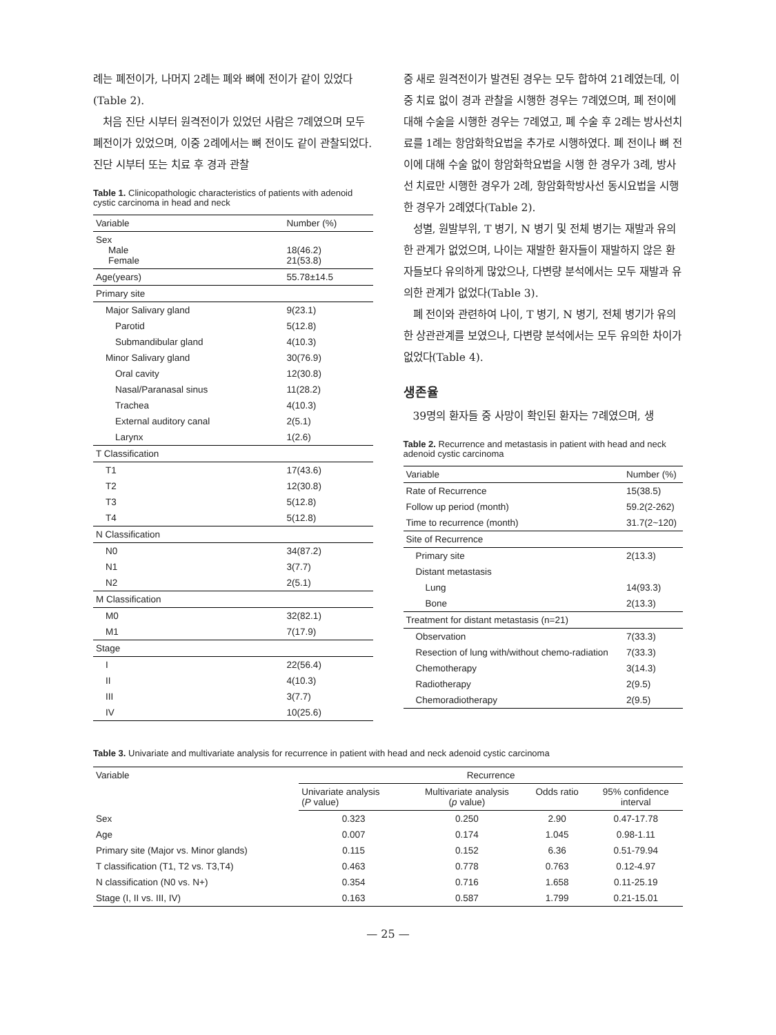례는 폐전이가, 나머지 2례는 폐와 뼈에 전이가 같이 있었다(Table 2).
처음 진단 시부터 원격전이가 있었던 사람은 7례였으며 모두 폐전이가 있었으며, 이중 2례에서는 뼈 전이도 같이 관찰되었다. 진단 시부터 또는 치료 후 경과 관찰
Table 1. Clinicopathologic characteristics of patients with adenoid cystic carcinoma in head and neck
| Variable | Number (%) |
| --- | --- |
| Sex Male Female | 18(46.2) 21(53.8) |
| Age(years) | 55.78±14.5 |
| Primary site | |
| Major Salivary gland | 9(23.1) |
| Parotid | 5(12.8) |
| Submandibular gland | 4(10.3) |
| Minor Salivary gland | 30(76.9) |
| Oral cavity | 12(30.8) |
| Nasal/Paranasal sinus | 11(28.2) |
| Trachea | 4(10.3) |
| External auditory canal | 2(5.1) |
| Larynx | 1(2.6) |
| T Classification | |
| T1 | 17(43.6) |
| T2 | 12(30.8) |
| T3 | 5(12.8) |
| T4 | 5(12.8) |
| N Classification | |
| N0 | 34(87.2) |
| N1 | 3(7.7) |
| N2 | 2(5.1) |
| M Classification | |
| M0 | 32(82.1) |
| M1 | 7(17.9) |
| Stage | |
| I | 22(56.4) |
| II | 4(10.3) |
| III | 3(7.7) |
| IV | 10(25.6) |
중 새로 원격전이가 발견된 경우는 모두 합하여 21례였는데, 이 중 치료 없이 경과 관찰을 시행한 경우는 7례였으며, 폐 전이에 대해 수술을 시행한 경우는 7례였고, 폐 수술 후 2례는 방사선치료를 1례는 항암화학요법을 추가로 시행하였다. 폐 전이나 뼈 전이에 대해 수술 없이 항암화학요법을 시행 한 경우가 3례, 방사선 치료만 시행한 경우가 2례, 항암화학방사선 동시요법을 시행한 경우가 2례였다(Table 2).
성별, 원발부위, T 병기, N 병기 및 전체 병기는 재발과 유의한 관계가 없었으며, 나이는 재발한 환자들이 재발하지 않은 환자들보다 유의하게 많았으나, 다변량 분석에서는 모두 재발과 유의한 관계가 없었다(Table 3).
폐 전이와 관련하여 나이, T 병기, N 병기, 전체 병기가 유의한 상관관계를 보였으나, 다변량 분석에서는 모두 유의한 차이가 없었다(Table 4).
생존율
39명의 환자들 중 사망이 확인된 환자는 7례였으며, 생
Table 2. Recurrence and metastasis in patient with head and neck adenoid cystic carcinoma
| Variable | Number (%) |
| --- | --- |
| Rate of Recurrence | 15(38.5) |
| Follow up period (month) | 59.2(2-262) |
| Time to recurrence (month) | 31.7(2~120) |
| Site of Recurrence | |
| Primary site | 2(13.3) |
| Distant metastasis | |
| Lung | 14(93.3) |
| Bone | 2(13.3) |
| Treatment for distant metastasis (n=21) | |
| Observation | 7(33.3) |
| Resection of lung with/without chemo-radiation | 7(33.3) |
| Chemotherapy | 3(14.3) |
| Radiotherapy | 2(9.5) |
| Chemoradiotherapy | 2(9.5) |
Table 3. Univariate and multivariate analysis for recurrence in patient with head and neck adenoid cystic carcinoma
| Variable | Recurrence | | | |
| --- | --- | --- | --- | --- |
| | Univariate analysis ( P value) | Multivariate analysis ( p value) | Odds ratio | 95% confidence interval |
| Sex | 0.323 | 0.250 | 2.90 | 0.47-17.78 |
| Age | 0.007 | 0.174 | 1.045 | 0.98-1.11 |
| Primary site (Major vs. Minor glands) | 0.115 | 0.152 | 6.36 | 0.51-79.94 |
| T classification (T1, T2 vs. T3,T4) | 0.463 | 0.778 | 0.763 | 0.12-4.97 |
| N classification (N0 vs. N+) | 0.354 | 0.716 | 1.658 | 0.11-25.19 |
| Stage (I, II vs. III, IV) | 0.163 | 0.587 | 1.799 | 0.21-15.01 |
— 25 —